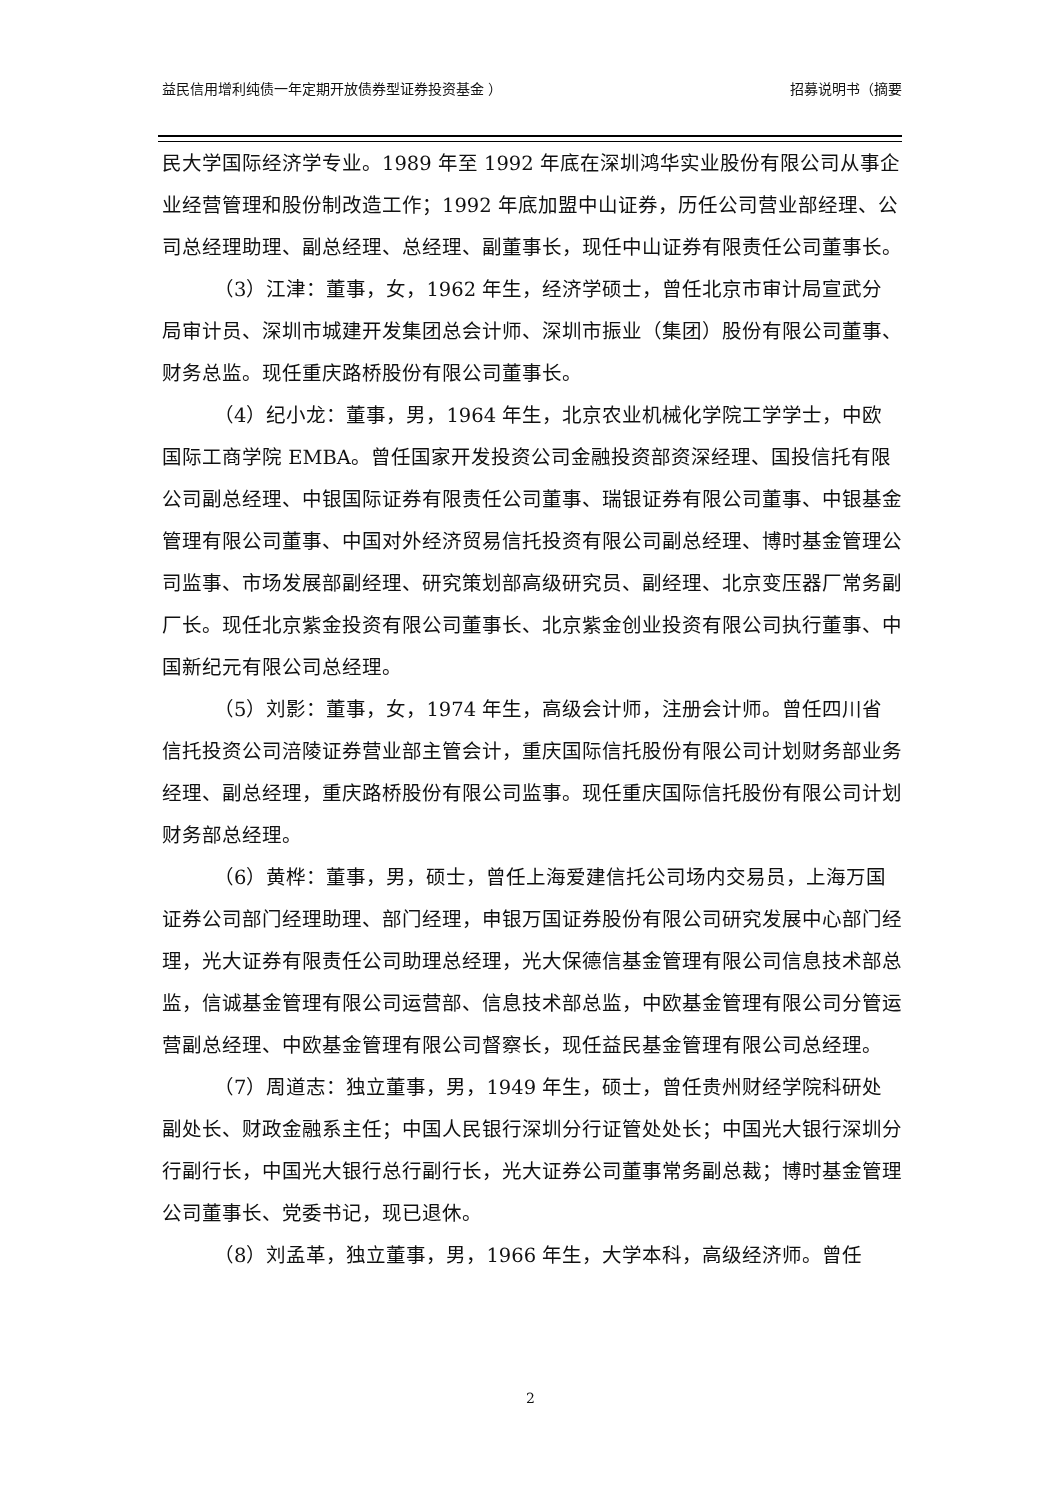益民信用增利纯债一年定期开放债券型证券投资基金 ） 招募说明书（摘要
民大学国际经济学专业。1989 年至 1992 年底在深圳鸿华实业股份有限公司从事企业经营管理和股份制改造工作；1992 年底加盟中山证券，历任公司营业部经理、公司总经理助理、副总经理、总经理、副董事长，现任中山证券有限责任公司董事长。
（3）江津：董事，女，1962 年生，经济学硕士，曾任北京市审计局宣武分局审计员、深圳市城建开发集团总会计师、深圳市振业（集团）股份有限公司董事、财务总监。现任重庆路桥股份有限公司董事长。
（4）纪小龙：董事，男，1964 年生，北京农业机械化学院工学学士，中欧国际工商学院 EMBA。曾任国家开发投资公司金融投资部资深经理、国投信托有限公司副总经理、中银国际证券有限责任公司董事、瑞银证券有限公司董事、中银基金管理有限公司董事、中国对外经济贸易信托投资有限公司副总经理、博时基金管理公司监事、市场发展部副经理、研究策划部高级研究员、副经理、北京变压器厂常务副厂长。现任北京紫金投资有限公司董事长、北京紫金创业投资有限公司执行董事、中国新纪元有限公司总经理。
（5）刘影：董事，女，1974 年生，高级会计师，注册会计师。曾任四川省信托投资公司涪陵证券营业部主管会计，重庆国际信托股份有限公司计划财务部业务经理、副总经理，重庆路桥股份有限公司监事。现任重庆国际信托股份有限公司计划财务部总经理。
（6）黄桦：董事，男，硕士，曾任上海爱建信托公司场内交易员，上海万国证券公司部门经理助理、部门经理，申银万国证券股份有限公司研究发展中心部门经理，光大证券有限责任公司助理总经理，光大保德信基金管理有限公司信息技术部总监，信诚基金管理有限公司运营部、信息技术部总监，中欧基金管理有限公司分管运营副总经理、中欧基金管理有限公司督察长，现任益民基金管理有限公司总经理。
（7）周道志：独立董事，男，1949 年生，硕士，曾任贵州财经学院科研处副处长、财政金融系主任；中国人民银行深圳分行证管处处长；中国光大银行深圳分行副行长，中国光大银行总行副行长，光大证券公司董事常务副总裁；博时基金管理公司董事长、党委书记，现已退休。
（8）刘孟革，独立董事，男，1966 年生，大学本科，高级经济师。曾任
2